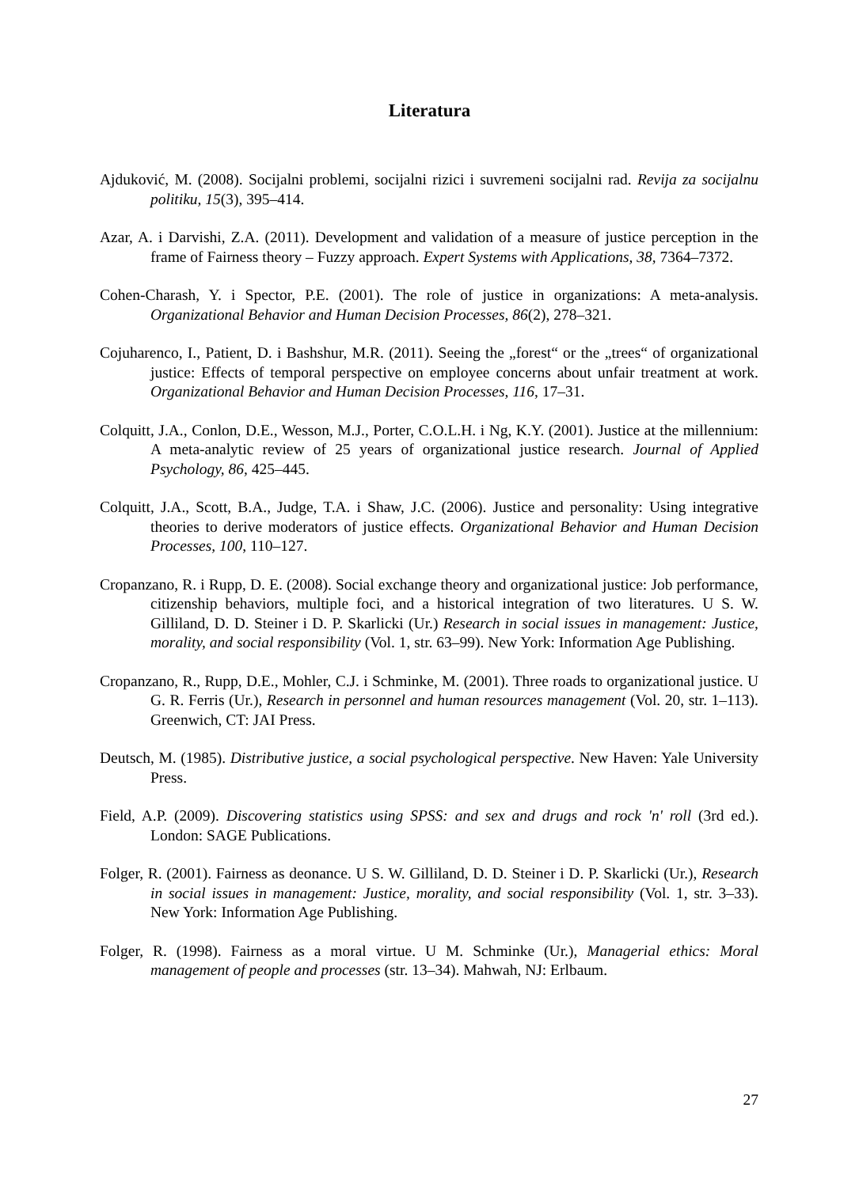Literatura
Ajduković, M. (2008). Socijalni problemi, socijalni rizici i suvremeni socijalni rad. Revija za socijalnu politiku, 15(3), 395–414.
Azar, A. i Darvishi, Z.A. (2011). Development and validation of a measure of justice perception in the frame of Fairness theory – Fuzzy approach. Expert Systems with Applications, 38, 7364–7372.
Cohen-Charash, Y. i Spector, P.E. (2001). The role of justice in organizations: A meta-analysis. Organizational Behavior and Human Decision Processes, 86(2), 278–321.
Cojuharenco, I., Patient, D. i Bashshur, M.R. (2011). Seeing the „forest“ or the „trees“ of organizational justice: Effects of temporal perspective on employee concerns about unfair treatment at work. Organizational Behavior and Human Decision Processes, 116, 17–31.
Colquitt, J.A., Conlon, D.E., Wesson, M.J., Porter, C.O.L.H. i Ng, K.Y. (2001). Justice at the millennium: A meta-analytic review of 25 years of organizational justice research. Journal of Applied Psychology, 86, 425–445.
Colquitt, J.A., Scott, B.A., Judge, T.A. i Shaw, J.C. (2006). Justice and personality: Using integrative theories to derive moderators of justice effects. Organizational Behavior and Human Decision Processes, 100, 110–127.
Cropanzano, R. i Rupp, D. E. (2008). Social exchange theory and organizational justice: Job performance, citizenship behaviors, multiple foci, and a historical integration of two literatures. U S. W. Gilliland, D. D. Steiner i D. P. Skarlicki (Ur.) Research in social issues in management: Justice, morality, and social responsibility (Vol. 1, str. 63–99). New York: Information Age Publishing.
Cropanzano, R., Rupp, D.E., Mohler, C.J. i Schminke, M. (2001). Three roads to organizational justice. U G. R. Ferris (Ur.), Research in personnel and human resources management (Vol. 20, str. 1–113). Greenwich, CT: JAI Press.
Deutsch, M. (1985). Distributive justice, a social psychological perspective. New Haven: Yale University Press.
Field, A.P. (2009). Discovering statistics using SPSS: and sex and drugs and rock 'n' roll (3rd ed.). London: SAGE Publications.
Folger, R. (2001). Fairness as deonance. U S. W. Gilliland, D. D. Steiner i D. P. Skarlicki (Ur.), Research in social issues in management: Justice, morality, and social responsibility (Vol. 1, str. 3–33). New York: Information Age Publishing.
Folger, R. (1998). Fairness as a moral virtue. U M. Schminke (Ur.), Managerial ethics: Moral management of people and processes (str. 13–34). Mahwah, NJ: Erlbaum.
27